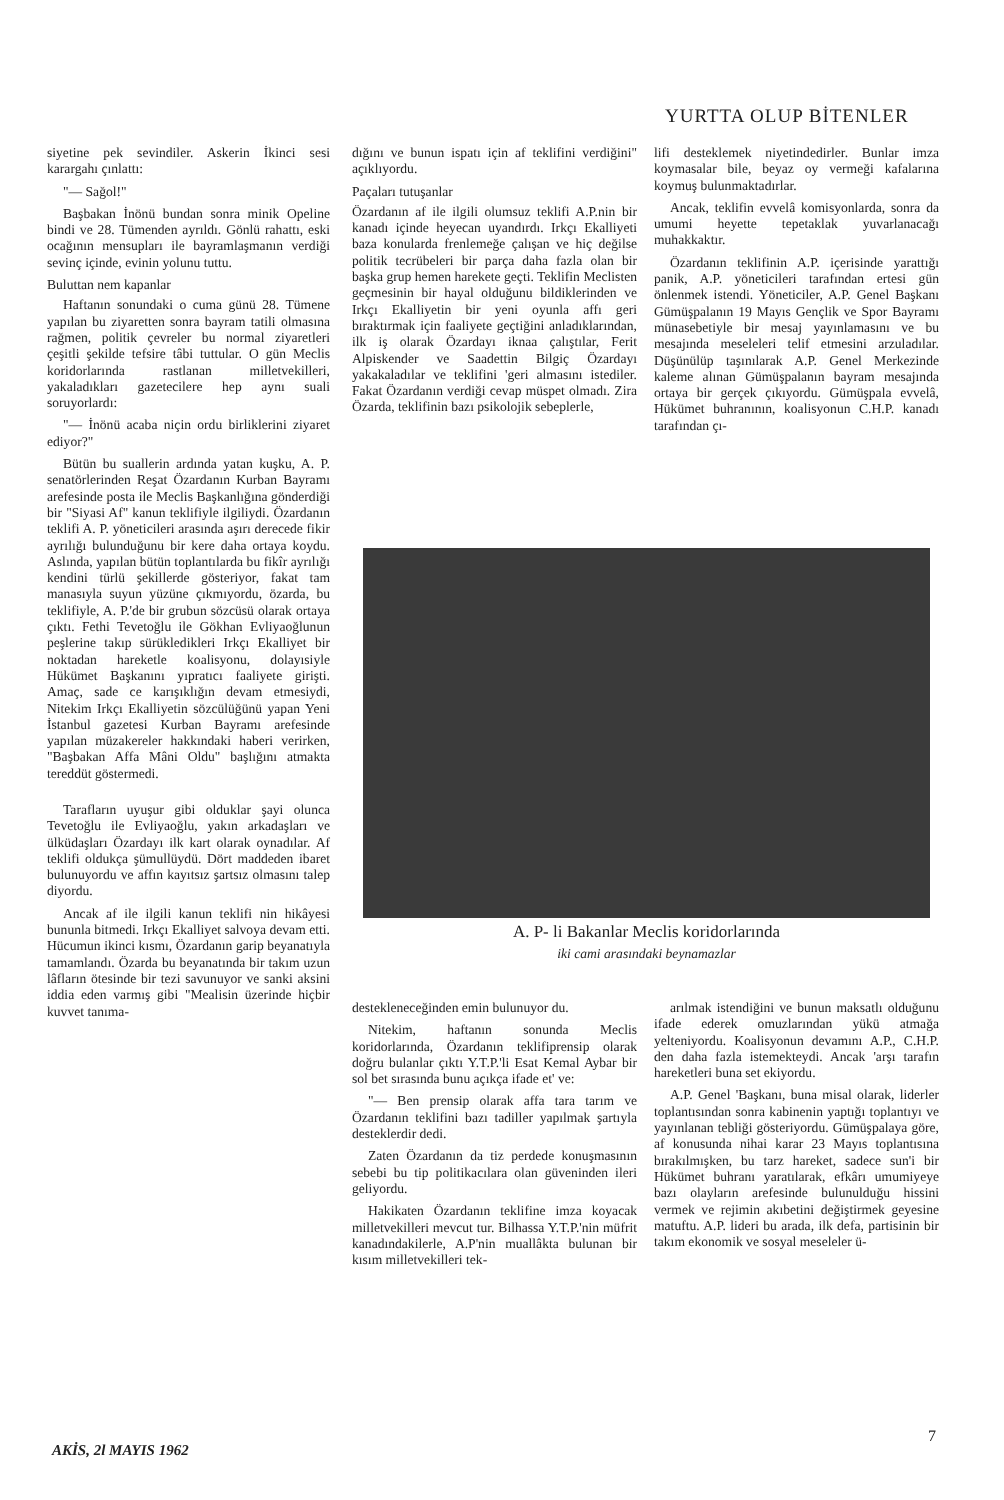YURTTA OLUP BİTENLER
siyetine pek sevindiler. Askerin İkinci sesi karargahı çınlattı:
"— Sağol!"
Başbakan İnönü bundan sonra minik Opeline bindi ve 28. Tümenden ayrıldı. Gönlü rahattı, eski ocağının mensupları ile bayramlaşmanın verdiği sevinç içinde, evinin yolunu tuttu.
Buluttan nem kapanlar
Haftanın sonundaki o cuma günü 28. Tümene yapılan bu ziyaretten sonra bayram tatili olmasına rağmen, politik çevreler bu normal ziyaretleri çeşitli şekilde tefsire tâbi tuttular. O gün Meclis koridorlarında rastlanan milletvekilleri, yakaladıkları gazetecilere hep aynı suali soruyorlardı:
"— İnönü acaba niçin ordu birliklerini ziyaret ediyor?"
Bütün bu suallerin ardında yatan kuşku, A. P. senatörlerinden Reşat Özardanın Kurban Bayramı arefesinde posta ile Meclis Başkanlığına gönderdiği bir "Siyasi Af" kanun teklifiyle ilgiliydi. Özardanın teklifi A. P. yöneticileri arasında aşırı derecede fikir ayrılığı bulunduğunu bir kere daha ortaya koydu. Aslında, yapılan bütün toplantılarda bu fikîr ayrılığı kendini türlü şekillerde gösteriyor, fakat tam manasıyla suyun yüzüne çıkmıyordu, özarda, bu teklifiyle, A. P.'de bir grubun sözcüsü olarak ortaya çıktı. Fethi Tevetoğlu ile Gökhan Evliyaoğlunun peşlerine takıp sürükledikleri Irkçı Ekalliyet bir noktadan hareketle koalisyonu, dolayısiyle Hükümet Başkanını yıpratıcı faaliyete girişti. Amaç, sade ce karışıklığın devam etmesiydi, Nitekim Irkçı Ekalliyetin sözcülüğünü yapan Yeni İstanbul gazetesi Kurban Bayramı arefesinde yapılan müzakereler hakkındaki haberi verirken, "Başbakan Affa Mâni Oldu" başlığını atmakta tereddüt göstermedi.
Tarafların uyuşur gibi olduklar şayi olunca Tevetoğlu ile Evliyaoğlu, yakın arkadaşları ve ülküdaşları Özardayı ilk kart olarak oynadılar. Af teklifi oldukça şümullüydü. Dört maddeden ibaret bulunuyordu ve affın kayıtsız şartsız olmasını talep diyordu.
Ancak af ile ilgili kanun teklifi nin hikâyesi bununla bitmedi. Irkçı Ekalliyet salvoya devam etti. Hücumun ikinci kısmı, Özardanın garip beyanatıyla tamamlandı. Özarda bu beyanatında bir takım uzun lâfların ötesinde bir tezi savunuyor ve sanki aksini iddia eden varmış gibi "Mealisin üzerinde hiçbir kuvvet tanıma-
dığını ve bunun ispatı için af teklifini verdiğini" açıklıyordu.
Paçaları tutuşanlar
Özardanın af ile ilgili olumsuz teklifi A.P.nin bir kanadı içinde heyecan uyandırdı. Irkçı Ekalliyeti baza konularda frenlemeğe çalışan ve hiç değilse politik tecrübeleri bir parça daha fazla olan bir başka grup hemen harekete geçti. Teklifin Meclisten geçmesinin bir hayal olduğunu bildiklerinden ve Irkçı Ekalliyetin bir yeni oyunla affı geri bıraktırmak için faaliyete geçtiğini anladıklarından, ilk iş olarak Özardayı iknaa çalıştılar, Ferit Alpiskender ve Saadettin Bilgiç Özardayı yakakaladılar ve teklifini 'geri almasını istediler. Fakat Özardanın verdiği cevap müspet olmadı. Zira Özarda, teklifinin bazı psikolojik sebeplerle,
lifi desteklemek niyetindedirler. Bunlar imza koymasalar bile, beyaz oy vermeği kafalarına koymuş bulunmaktadırlar.
Ancak, teklifin evvelâ komisyonlarda, sonra da umumi heyette tepetaklak yuvarlanacağı muhakkaktır.
Özardanın teklifinin A.P. içerisinde yarattığı panik, A.P. yöneticileri tarafından ertesi gün önlenmek istendi. Yöneticiler, A.P. Genel Başkanı Gümüşpalanın 19 Mayıs Gençlik ve Spor Bayramı münasebetiyle bir mesaj yayınlamasını ve bu mesajında meseleleri telif etmesini arzuladılar. Düşünülüp taşınılarak A.P. Genel Merkezinde kaleme alınan Gümüşpalanın bayram mesajında ortaya bir gerçek çıkıyordu. Gümüşpala evvelâ, Hükümet buhranının, koalisyonun C.H.P. kanadı tarafından çı-
A. P- li Bakanlar Meclis koridorlarında
iki cami arasındaki beynamazlar
destekleneceğinden emin bulunuyor du.
Nitekim, haftanın sonunda Meclis koridorlarında, Özardanın teklifiprensip olarak doğru bulanlar çıktı Y.T.P.'li Esat Kemal Aybar bir sol bet sırasında bunu açıkça ifade et' ve:
"— Ben prensip olarak affa tara tarım ve Özardanın teklifini bazı tadiller yapılmak şartıyla desteklerdir dedi.
Zaten Özardanın da tiz perdede konuşmasının sebebi bu tip politikacılara olan güveninden ileri geliyordu.
Hakikaten Özardanın teklifine imza koyacak milletvekilleri mevcut tur. Bilhassa Y.T.P.'nin müfrit kanadındakilerle, A.P'nin muallâkta bulunan bir kısım milletvekilleri tek-
arılmak istendiğini ve bunun maksatlı olduğunu ifade ederek omuzlarından yükü atmağa yelteniyordu. Koalisyonun devamını A.P., C.H.P. den daha fazla istemekteydi. Ancak 'arşı tarafın hareketleri buna set ekiyordu.
A.P. Genel 'Başkanı, buna misal olarak, liderler toplantısından sonra kabinenin yaptığı toplantıyı ve yayınlanan tebliği gösteriyordu. Gümüşpalaya göre, af konusunda nihai karar 23 Mayıs toplantısına bırakılmışken, bu tarz hareket, sadece sun'i bir Hükümet buhranı yaratılarak, efkârı umumiyeye bazı olayların arefesinde bulunulduğu hissini vermek ve rejimin akıbetini değiştirmek geyesine matuftu. A.P. lideri bu arada, ilk defa, partisinin bir takım ekonomik ve sosyal meseleler ü-
7
AKİS, 2l MAYIS 1962